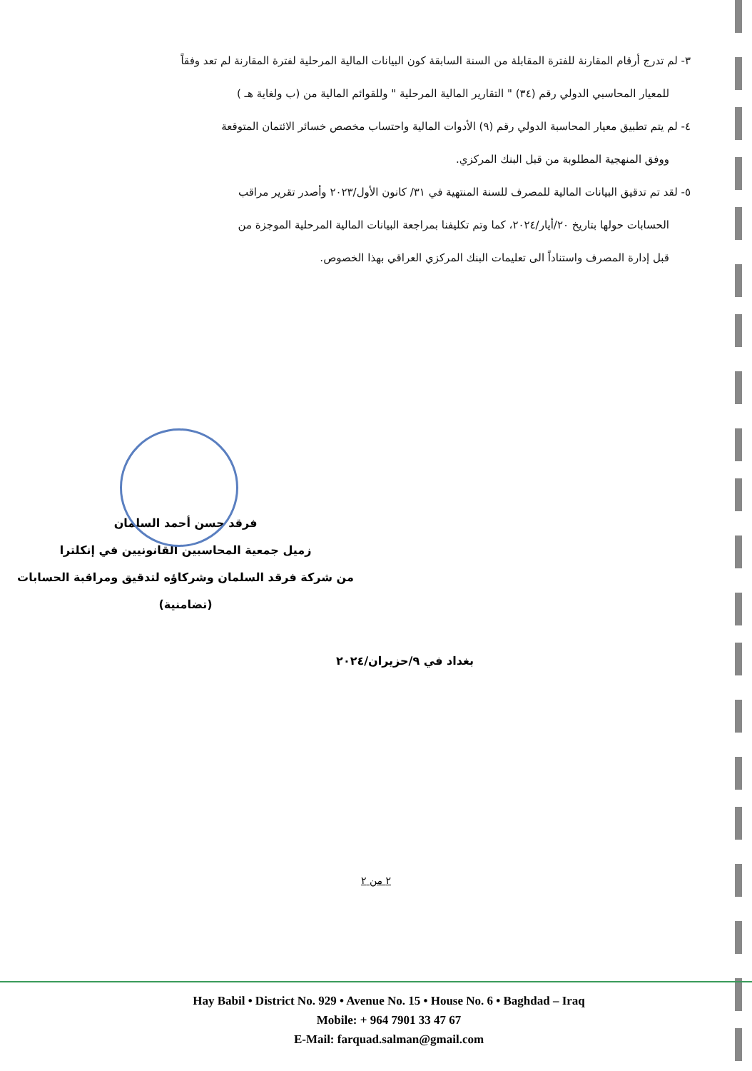٣- لم تدرج أرقام المقارنة للفترة المقابلة من السنة السابقة كون البيانات المالية المرحلية لفترة المقارنة لم تعد وفقاً
للمعيار المحاسبي الدولي رقم (٣٤) " التقارير المالية المرحلية " وللقوائم المالية من (ب ولغاية هـ )
٤- لم يتم تطبيق معيار المحاسبة الدولي رقم (٩) الأدوات المالية واحتساب مخصص خسائر الائتمان المتوقعة
ووفق المنهجية المطلوبة من قبل البنك المركزي.
٥- لقد تم تدقيق البيانات المالية للمصرف للسنة المنتهية في ٣١/ كانون الأول/٢٠٢٣ وأصدر تقرير مراقب
الحسابات حولها بتاريخ ٢٠/أيار/٢٠٢٤، كما وتم تكليفنا بمراجعة البيانات المالية المرحلية الموجزة من
قبل إدارة المصرف واستناداً الى تعليمات البنك المركزي العراقي بهذا الخصوص.
فرقد حسن أحمد السلمان
زميل جمعية المحاسبين القانونيين في إنكلترا
من شركة فرقد السلمان وشركاؤه لتدقيق ومراقبة الحسابات
(تضامنية)
بغداد في ٩/حزيران/٢٠٢٤
٢ من ٢
Hay Babil • District No. 929 • Avenue No. 15 • House No. 6 • Baghdad – Iraq
Mobile: + 964 7901 33 47 67
E-Mail: farquad.salman@gmail.com